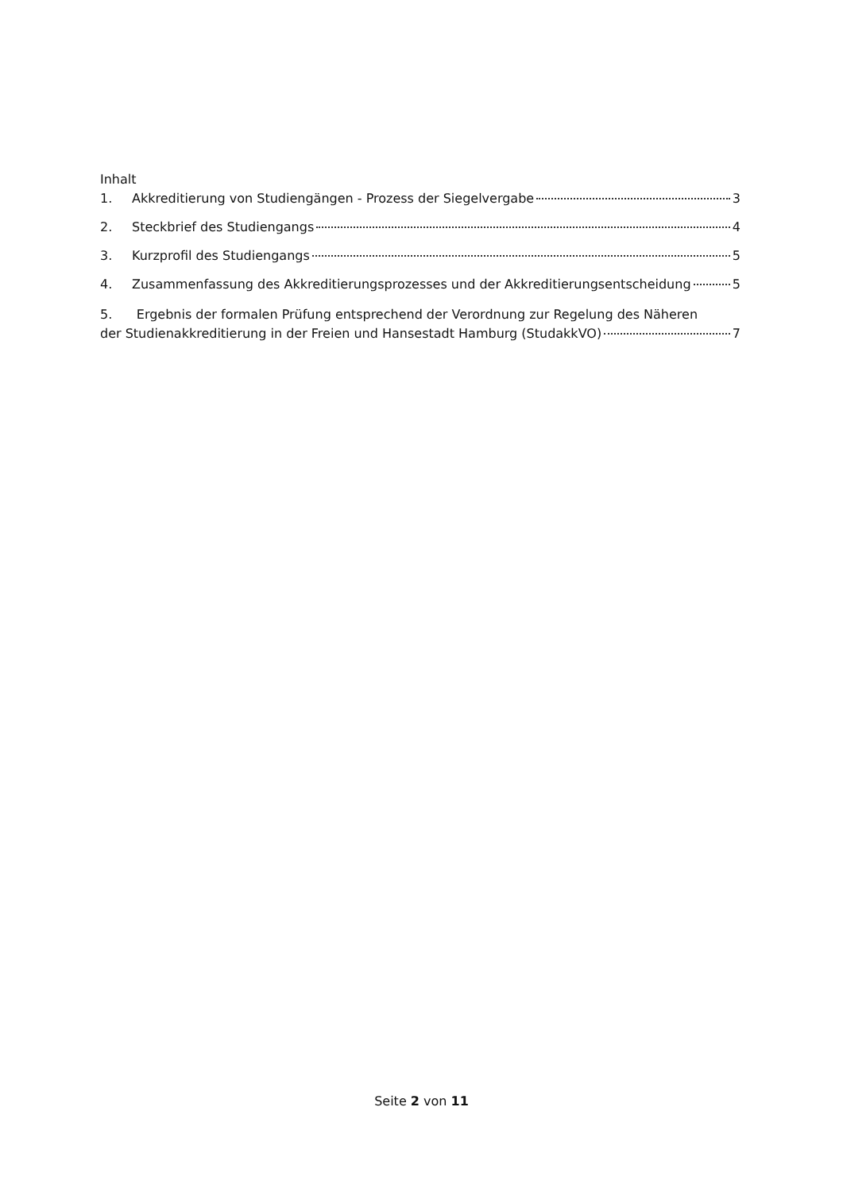Inhalt
1. Akkreditierung von Studiengängen - Prozess der Siegelvergabe 3
2. Steckbrief des Studiengangs 4
3. Kurzprofil des Studiengangs 5
4. Zusammenfassung des Akkreditierungsprozesses und der Akkreditierungsentscheidung 5
5. Ergebnis der formalen Prüfung entsprechend der Verordnung zur Regelung des Näheren
der Studienakkreditierung in der Freien und Hansestadt Hamburg (StudakkVO) 7
Seite 2 von 11